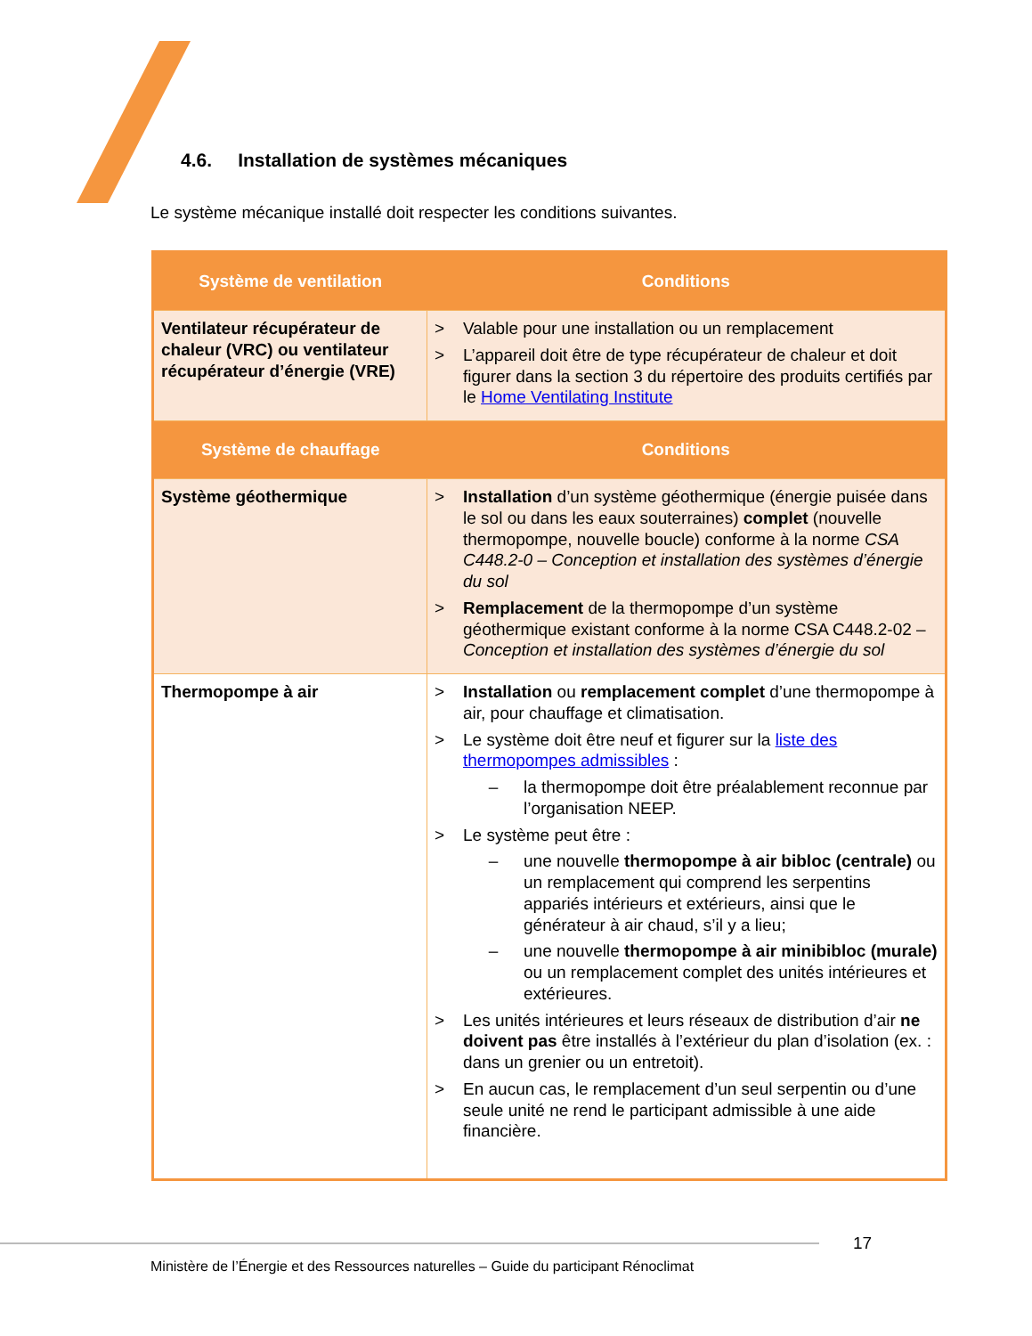4.6. Installation de systèmes mécaniques
Le système mécanique installé doit respecter les conditions suivantes.
| Système de ventilation | Conditions |
| --- | --- |
| Ventilateur récupérateur de chaleur (VRC) ou ventilateur récupérateur d’énergie (VRE) | > Valable pour une installation ou un remplacement > L’appareil doit être de type récupérateur de chaleur et doit figurer dans la section 3 du répertoire des produits certifiés par le Home Ventilating Institute |
| Système de chauffage | Conditions |
| Système géothermique | > Installation d’un système géothermique (énergie puisée dans le sol ou dans les eaux souterraines) complet (nouvelle thermopompe, nouvelle boucle) conforme à la norme CSA C448.2-0 – Conception et installation des systèmes d’énergie du sol > Remplacement de la thermopompe d’un système géothermique existant conforme à la norme CSA C448.2-02 – Conception et installation des systèmes d’énergie du sol |
| Thermopompe à air | > Installation ou remplacement complet d’une thermopompe à air, pour chauffage et climatisation. > Le système doit être neuf et figurer sur la liste des thermopompes admissibles : – la thermopompe doit être préalablement reconnue par l’organisation NEEP. > Le système peut être : – une nouvelle thermopompe à air bibloc (centrale) ou un remplacement qui comprend les serpentins appariés intérieurs et extérieurs, ainsi que le générateur à air chaud, s’il y a lieu; – une nouvelle thermopompe à air minibibloc (murale) ou un remplacement complet des unités intérieures et extérieures. > Les unités intérieures et leurs réseaux de distribution d’air ne doivent pas être installés à l’extérieur du plan d’isolation (ex. : dans un grenier ou un entretoit). > En aucun cas, le remplacement d’un seul serpentin ou d’une seule unité ne rend le participant admissible à une aide financière. |
17
Ministère de l’Énergie et des Ressources naturelles – Guide du participant Rénoclimat